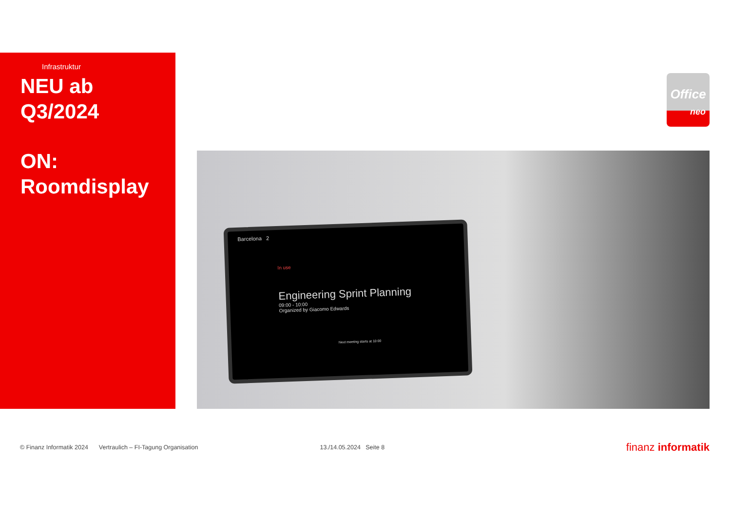Infrastruktur
NEU ab
Q3/2024
ON:
Roomdisplay
Office
neo
Barcelona 2
In use
Engineering Sprint Planning
09:00 - 10:00
Organized by Giacomo Edwards
Next meeting starts at 10:00
© Finanz Informatik 2024 Vertraulich – FI-Tagung Organisation 13./14.05.2024 Seite 8 finanz informatik